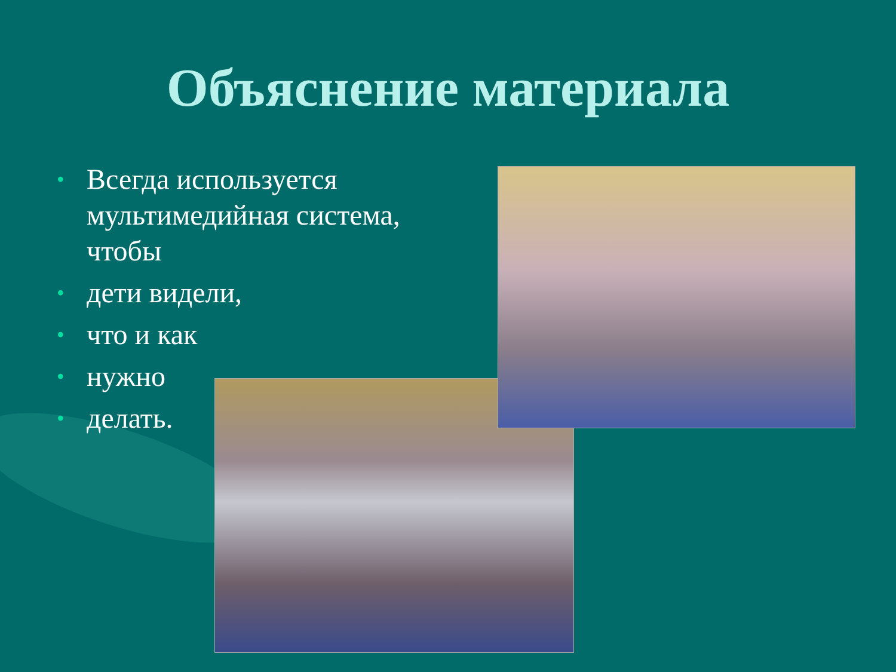Объяснение материала
• Всегда используется мультимедийная система, чтобы
• дети видели,
• что и как
• нужно
• делать.